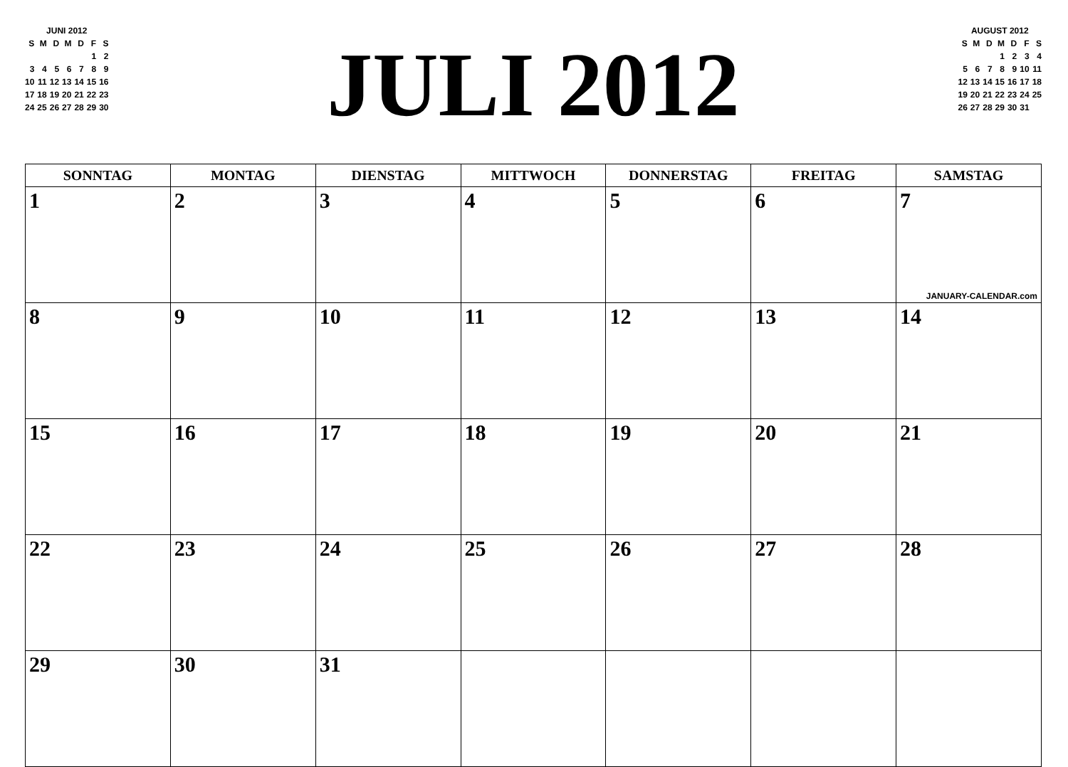JUNI 2012
| S | M | D | M | D | F | S |
| | | | | | 1 | 2 |
| 3 | 4 | 5 | 6 | 7 | 8 | 9 |
| 10 | 11 | 12 | 13 | 14 | 15 | 16 |
| 17 | 18 | 19 | 20 | 21 | 22 | 23 |
| 24 | 25 | 26 | 27 | 28 | 29 | 30 |
JULI 2012
AUGUST 2012
| S | M | D | M | D | F | S |
| | | | 1 | 2 | 3 | 4 |
| 5 | 6 | 7 | 8 | 9 | 10 | 11 |
| 12 | 13 | 14 | 15 | 16 | 17 | 18 |
| 19 | 20 | 21 | 22 | 23 | 24 | 25 |
| 26 | 27 | 28 | 29 | 30 | 31 | |
| SONNTAG | MONTAG | DIENSTAG | MITTWOCH | DONNERSTAG | FREITAG | SAMSTAG |
| --- | --- | --- | --- | --- | --- | --- |
| 1 | 2 | 3 | 4 | 5 | 6 | 7 JANUARY-CALENDAR.com |
| 8 | 9 | 10 | 11 | 12 | 13 | 14 |
| 15 | 16 | 17 | 18 | 19 | 20 | 21 |
| 22 | 23 | 24 | 25 | 26 | 27 | 28 |
| 29 | 30 | 31 | | | | |